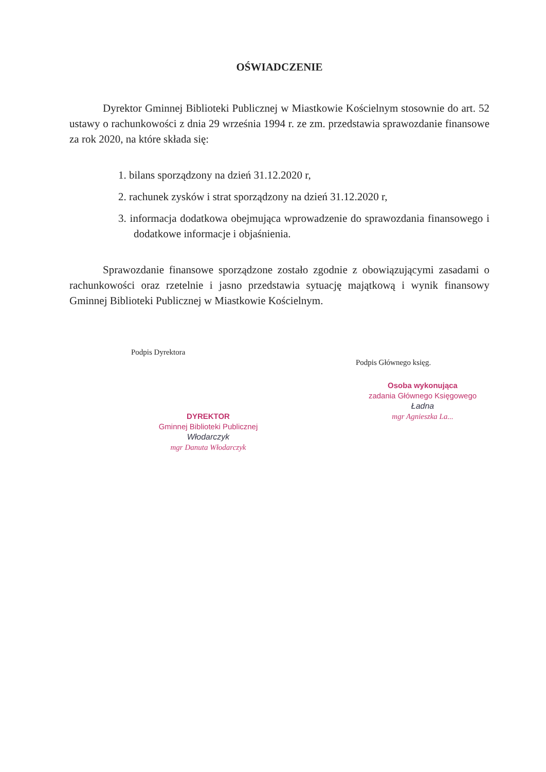OŚWIADCZENIE
Dyrektor Gminnej Biblioteki Publicznej w Miastkowie Kościelnym stosownie do art. 52 ustawy o rachunkowości z dnia 29 września 1994 r. ze zm. przedstawia sprawozdanie finansowe za rok 2020, na które składa się:
1. bilans sporządzony na dzień 31.12.2020 r,
2. rachunek zysków i strat sporządzony na dzień 31.12.2020 r,
3. informacja dodatkowa obejmująca wprowadzenie do sprawozdania finansowego i dodatkowe informacje i objaśnienia.
Sprawozdanie finansowe sporządzone zostało zgodnie z obowiązującymi zasadami o rachunkowości oraz rzetelnie i jasno przedstawia sytuację majątkową i wynik finansowy Gminnej Biblioteki Publicznej w Miastkowie Kościelnym.
Podpis Dyrektora
DYREKTOR
Gminnej Biblioteki Publicznej
Włodarczyk
mgr Danuta Włodarczyk
Podpis Głównego księg.
Osoba wykonująca
zadania Głównego Księgowego
Ładna
mgr Agnieszka La...